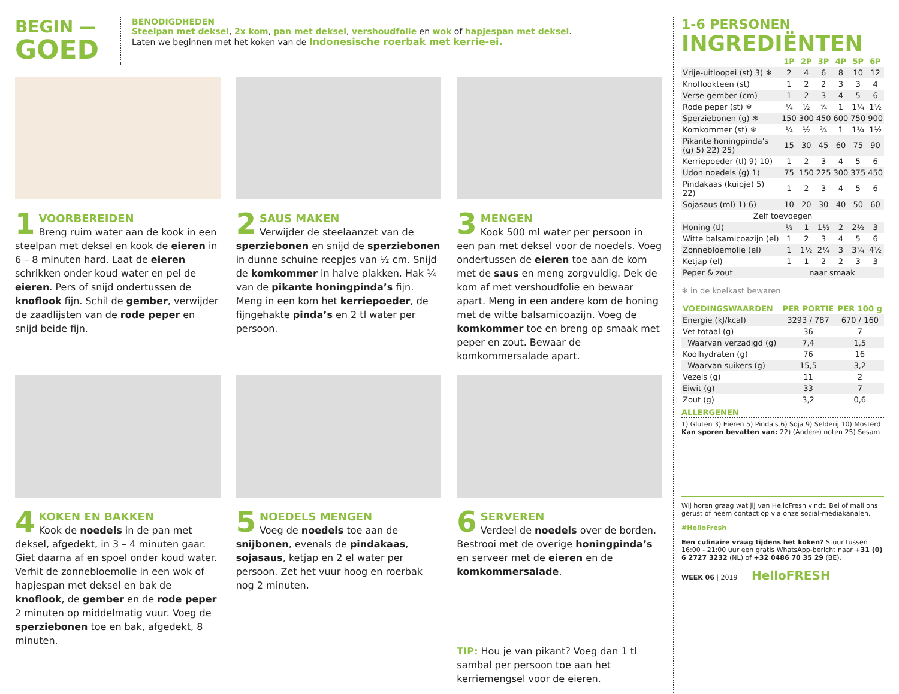BEGIN —
GOED
BENODIGDHEDEN
Steelpan met deksel, 2x kom, pan met deksel, vershoudfolie en wok of hapjespan met deksel.
Laten we beginnen met het koken van de Indonesische roerbak met kerrie-ei.
1
VOORBEREIDEN
Breng ruim water aan de kook in een steelpan met deksel en kook de eieren in 6 – 8 minuten hard. Laat de eieren schrikken onder koud water en pel de eieren. Pers of snijd ondertussen de knoflook fijn. Schil de gember, verwijder de zaadlijsten van de rode peper en snijd beide fijn.
2
SAUS MAKEN
Verwijder de steelaanzet van de sperziebonen en snijd de sperziebonen in dunne schuine reepjes van ½ cm. Snijd de komkommer in halve plakken. Hak ¼ van de pikante honingpinda’s fijn. Meng in een kom het kerriepoeder, de fijngehakte pinda’s en 2 tl water per persoon.
3
MENGEN
Kook 500 ml water per persoon in een pan met deksel voor de noedels. Voeg ondertussen de eieren toe aan de kom met de saus en meng zorgvuldig. Dek de kom af met vershoudfolie en bewaar apart. Meng in een andere kom de honing met de witte balsamicoazijn. Voeg de komkommer toe en breng op smaak met peper en zout. Bewaar de komkommersalade apart.
4
KOKEN EN BAKKEN
Kook de noedels in de pan met deksel, afgedekt, in 3 – 4 minuten gaar. Giet daarna af en spoel onder koud water. Verhit de zonnebloemolie in een wok of hapjespan met deksel en bak de knoflook, de gember en de rode peper 2 minuten op middelmatig vuur. Voeg de sperziebonen toe en bak, afgedekt, 8 minuten.
5
NOEDELS MENGEN
Voeg de noedels toe aan de snijbonen, evenals de pindakaas, sojasaus, ketjap en 2 el water per persoon. Zet het vuur hoog en roerbak nog 2 minuten.
6
SERVEREN
Verdeel de noedels over de borden. Bestrooi met de overige honingpinda’s en serveer met de eieren en de komkommersalade.
TIP: Hou je van pikant? Voeg dan 1 tl sambal per persoon toe aan het kerriemengsel voor de eieren.
1-6 PERSONEN
INGREDIËNTEN
| | 1P | 2P | 3P | 4P | 5P | 6P |
| --- | --- | --- | --- | --- | --- | --- |
| Vrije-uitloopei (st) 3) ❄ | 2 | 4 | 6 | 8 | 10 | 12 |
| Knoflookteen (st) | 1 | 2 | 2 | 3 | 3 | 4 |
| Verse gember (cm) | 1 | 2 | 3 | 4 | 5 | 6 |
| Rode peper (st) ❄ | ¼ | ½ | ¾ | 1 | 1¼ | 1½ |
| Sperziebonen (g) ❄ | 150 | 300 | 450 | 600 | 750 | 900 |
| Komkommer (st) ❄ | ¼ | ½ | ¾ | 1 | 1¼ | 1½ |
| Pikante honingpinda's (g) 5) 22) 25) | 15 | 30 | 45 | 60 | 75 | 90 |
| Kerriepoeder (tl) 9) 10) | 1 | 2 | 3 | 4 | 5 | 6 |
| Udon noedels (g) 1) | 75 | 150 | 225 | 300 | 375 | 450 |
| Pindakaas (kuipje) 5) 22) | 1 | 2 | 3 | 4 | 5 | 6 |
| Sojasaus (ml) 1) 6) | 10 | 20 | 30 | 40 | 50 | 60 |
| Zelf toevoegen | | | | | | |
| Honing (tl) | ½ | 1 | 1½ | 2 | 2½ | 3 |
| Witte balsamicoazijn (el) | 1 | 2 | 3 | 4 | 5 | 6 |
| Zonnebloemolie (el) | 1 | 1½ | 2¼ | 3 | 3¾ | 4½ |
| Ketjap (el) | 1 | 1 | 2 | 2 | 3 | 3 |
| Peper & zout | naar smaak | | | | | |
❄ in de koelkast bewaren
| VOEDINGSWAARDEN | PER PORTIE | PER 100 g |
| --- | --- | --- |
| Energie (kJ/kcal) | 3293 / 787 | 670 / 160 |
| Vet totaal (g) | 36 | 7 |
| Waarvan verzadigd (g) | 7,4 | 1,5 |
| Koolhydraten (g) | 76 | 16 |
| Waarvan suikers (g) | 15,5 | 3,2 |
| Vezels (g) | 11 | 2 |
| Eiwit (g) | 33 | 7 |
| Zout (g) | 3,2 | 0,6 |
ALLERGENEN
1) Gluten 3) Eieren 5) Pinda's 6) Soja 9) Selderij 10) Mosterd
Kan sporen bevatten van: 22) (Andere) noten 25) Sesam
Wij horen graag wat jij van HelloFresh vindt. Bel of mail ons gerust of neem contact op via onze social-mediakanalen.
#HelloFresh
Een culinaire vraag tijdens het koken? Stuur tussen 16:00 - 21:00 uur een gratis WhatsApp-bericht naar +31 (0) 6 2727 3232 (NL) of +32 0486 70 35 29 (BE).
WEEK 06 | 2019 HelloFRESH